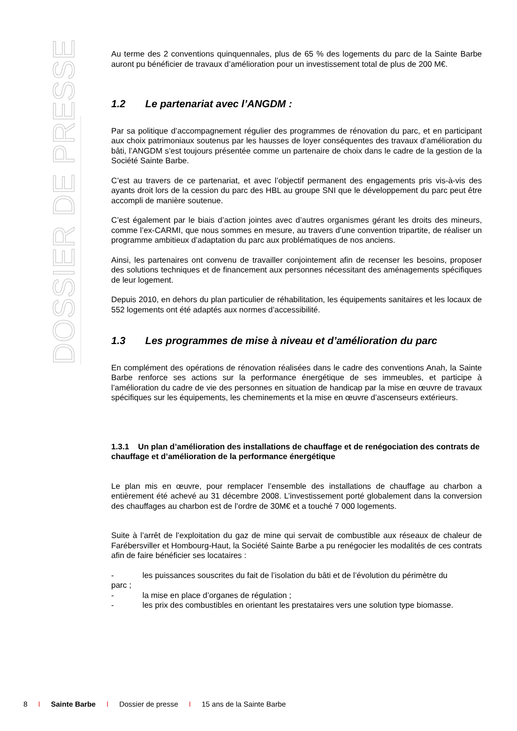DOSSIER DE PRESSE
Au terme des 2 conventions quinquennales, plus de 65 % des logements du parc de la Sainte Barbe auront pu bénéficier de travaux d’amélioration pour un investissement total de plus de 200 M€.
1.2 Le partenariat avec l’ANGDM :
Par sa politique d’accompagnement régulier des programmes de rénovation du parc, et en participant aux choix patrimoniaux soutenus par les hausses de loyer conséquentes des travaux d’amélioration du bâti, l’ANGDM s’est toujours présentée comme un partenaire de choix dans le cadre de la gestion de la Société Sainte Barbe.
C’est au travers de ce partenariat, et avec l’objectif permanent des engagements pris vis-à-vis des ayants droit lors de la cession du parc des HBL au groupe SNI que le développement du parc peut être accompli de manière soutenue.
C’est également par le biais d’action jointes avec d’autres organismes gérant les droits des mineurs, comme l’ex-CARMI, que nous sommes en mesure, au travers d’une convention tripartite, de réaliser un programme ambitieux d’adaptation du parc aux problématiques de nos anciens.
Ainsi, les partenaires ont convenu de travailler conjointement afin de recenser les besoins, proposer des solutions techniques et de financement aux personnes nécessitant des aménagements spécifiques de leur logement.
Depuis 2010, en dehors du plan particulier de réhabilitation, les équipements sanitaires et les locaux de 552 logements ont été adaptés aux normes d’accessibilité.
1.3 Les programmes de mise à niveau et d’amélioration du parc
En complément des opérations de rénovation réalisées dans le cadre des conventions Anah, la Sainte Barbe renforce ses actions sur la performance énergétique de ses immeubles, et participe à l’amélioration du cadre de vie des personnes en situation de handicap par la mise en œuvre de travaux spécifiques sur les équipements, les cheminements et la mise en œuvre d’ascenseurs extérieurs.
1.3.1 Un plan d’amélioration des installations de chauffage et de renégociation des contrats de chauffage et d’amélioration de la performance énergétique
Le plan mis en œuvre, pour remplacer l’ensemble des installations de chauffage au charbon a entièrement été achevé au 31 décembre 2008. L’investissement porté globalement dans la conversion des chauffages au charbon est de l’ordre de 30M€ et a touché 7 000 logements.
Suite à l’arrêt de l’exploitation du gaz de mine qui servait de combustible aux réseaux de chaleur de Farébersviller et Hombourg-Haut, la Société Sainte Barbe a pu renégocier les modalités de ces contrats afin de faire bénéficier ses locataires :
- les puissances souscrites du fait de l’isolation du bâti et de l’évolution du périmètre du
parc ;
- la mise en place d’organes de régulation ;
- les prix des combustibles en orientant les prestataires vers une solution type biomasse.
8 I Sainte Barbe I Dossier de presse I 15 ans de la Sainte Barbe